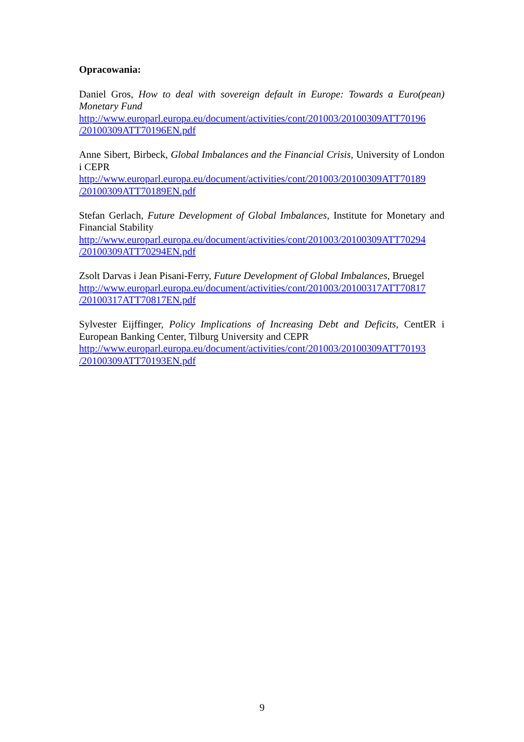Opracowania:
Daniel Gros, How to deal with sovereign default in Europe: Towards a Euro(pean) Monetary Fund
http://www.europarl.europa.eu/document/activities/cont/201003/20100309ATT70196 /20100309ATT70196EN.pdf
Anne Sibert, Birbeck, Global Imbalances and the Financial Crisis, University of London i CEPR
http://www.europarl.europa.eu/document/activities/cont/201003/20100309ATT70189 /20100309ATT70189EN.pdf
Stefan Gerlach, Future Development of Global Imbalances, Institute for Monetary and Financial Stability
http://www.europarl.europa.eu/document/activities/cont/201003/20100309ATT70294 /20100309ATT70294EN.pdf
Zsolt Darvas i Jean Pisani-Ferry, Future Development of Global Imbalances, Bruegel
http://www.europarl.europa.eu/document/activities/cont/201003/20100317ATT70817 /20100317ATT70817EN.pdf
Sylvester Eijffinger, Policy Implications of Increasing Debt and Deficits, CentER i European Banking Center, Tilburg University and CEPR
http://www.europarl.europa.eu/document/activities/cont/201003/20100309ATT70193 /20100309ATT70193EN.pdf
9